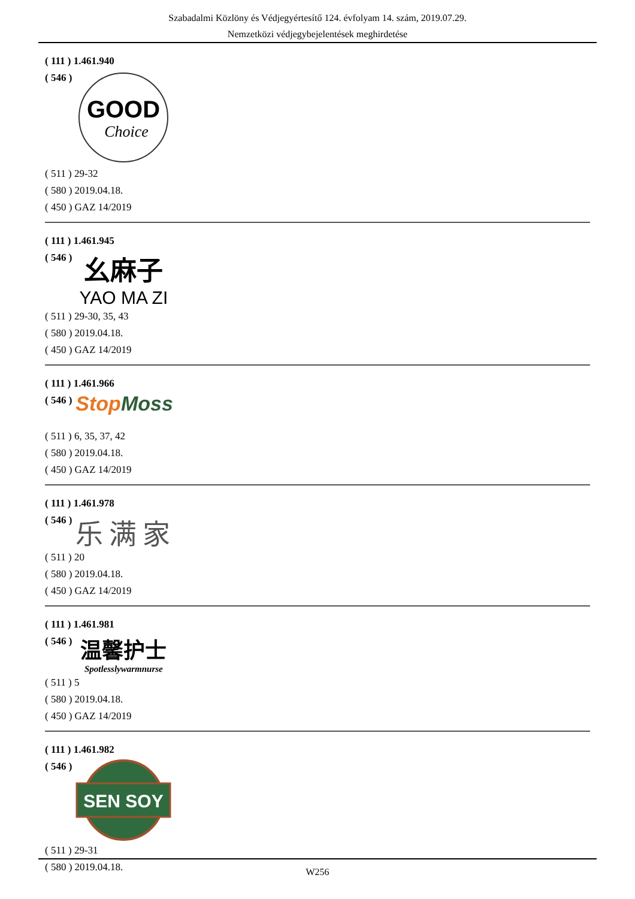Szabadalmi Közlöny és Védjegyértesítő 124. évfolyam 14. szám, 2019.07.29.
Nemzetközi védjegybejelentések meghirdetése
( 111 ) 1.461.940
( 546 )
GOOD
Choice
( 511 ) 29-32
( 580 ) 2019.04.18.
( 450 ) GAZ 14/2019
( 111 ) 1.461.945
( 546 )
幺麻子
YAO MA ZI
( 511 ) 29-30, 35, 43
( 580 ) 2019.04.18.
( 450 ) GAZ 14/2019
( 111 ) 1.461.966
( 546 )
Stop Moss
( 511 ) 6, 35, 37, 42
( 580 ) 2019.04.18.
( 450 ) GAZ 14/2019
( 111 ) 1.461.978
( 546 )
乐满家
( 511 ) 20
( 580 ) 2019.04.18.
( 450 ) GAZ 14/2019
( 111 ) 1.461.981
( 546 )
温馨护士
Spotlesslywarmnurse
( 511 ) 5
( 580 ) 2019.04.18.
( 450 ) GAZ 14/2019
( 111 ) 1.461.982
( 546 )
SEN SOY
( 511 ) 29-31
( 580 ) 2019.04.18.
W256